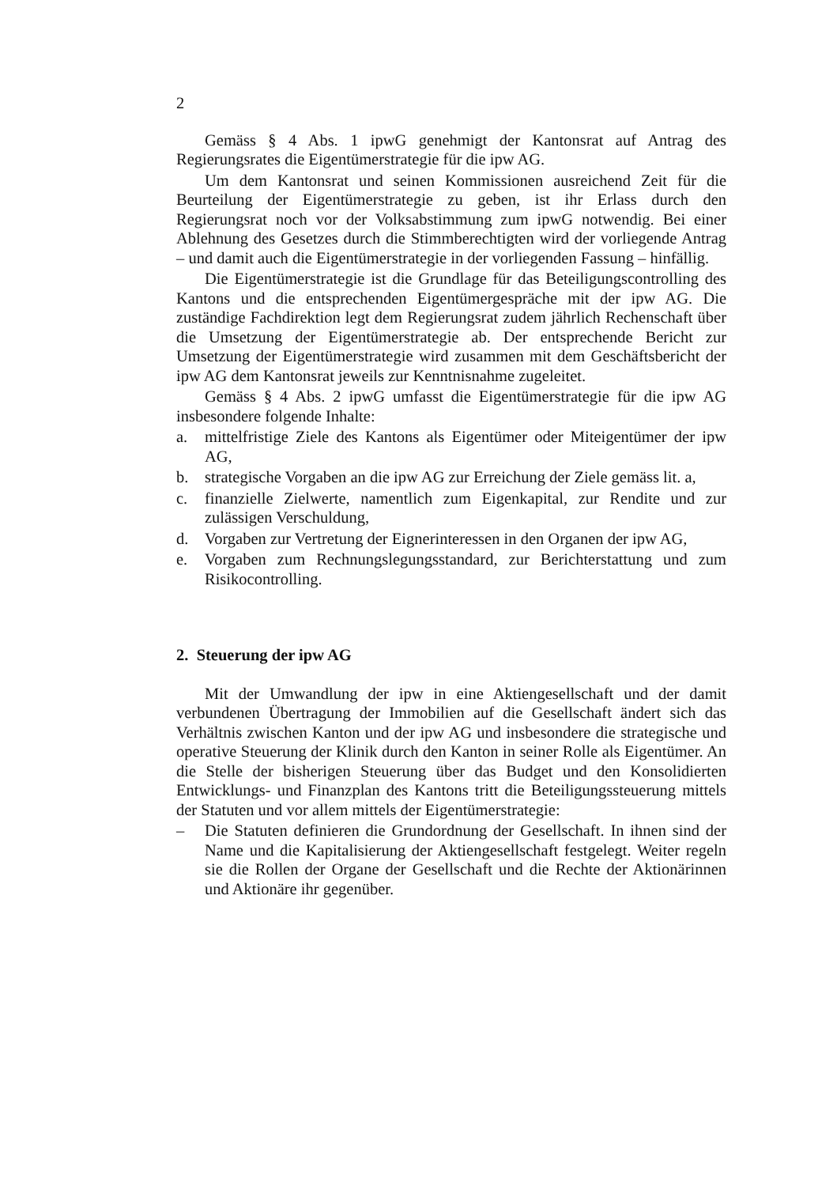2
Gemäss § 4 Abs. 1 ipwG genehmigt der Kantonsrat auf Antrag des Regierungsrates die Eigentümerstrategie für die ipw AG.
Um dem Kantonsrat und seinen Kommissionen ausreichend Zeit für die Beurteilung der Eigentümerstrategie zu geben, ist ihr Erlass durch den Regierungsrat noch vor der Volksabstimmung zum ipwG notwendig. Bei einer Ablehnung des Gesetzes durch die Stimmberechtigten wird der vorliegende Antrag – und damit auch die Eigentümerstrategie in der vorliegenden Fassung – hinfällig.
Die Eigentümerstrategie ist die Grundlage für das Beteiligungscontrolling des Kantons und die entsprechenden Eigentümergespräche mit der ipw AG. Die zuständige Fachdirektion legt dem Regierungsrat zudem jährlich Rechenschaft über die Umsetzung der Eigentümerstrategie ab. Der entsprechende Bericht zur Umsetzung der Eigentümerstrategie wird zusammen mit dem Geschäftsbericht der ipw AG dem Kantonsrat jeweils zur Kenntnisnahme zugeleitet.
Gemäss § 4 Abs. 2 ipwG umfasst die Eigentümerstrategie für die ipw AG insbesondere folgende Inhalte:
a. mittelfristige Ziele des Kantons als Eigentümer oder Miteigentümer der ipw AG,
b. strategische Vorgaben an die ipw AG zur Erreichung der Ziele gemäss lit. a,
c. finanzielle Zielwerte, namentlich zum Eigenkapital, zur Rendite und zur zulässigen Verschuldung,
d. Vorgaben zur Vertretung der Eignerinteressen in den Organen der ipw AG,
e. Vorgaben zum Rechnungslegungsstandard, zur Berichterstattung und zum Risikocontrolling.
2. Steuerung der ipw AG
Mit der Umwandlung der ipw in eine Aktiengesellschaft und der damit verbundenen Übertragung der Immobilien auf die Gesellschaft ändert sich das Verhältnis zwischen Kanton und der ipw AG und insbesondere die strategische und operative Steuerung der Klinik durch den Kanton in seiner Rolle als Eigentümer. An die Stelle der bisherigen Steuerung über das Budget und den Konsolidierten Entwicklungs- und Finanzplan des Kantons tritt die Beteiligungssteuerung mittels der Statuten und vor allem mittels der Eigentümerstrategie:
– Die Statuten definieren die Grundordnung der Gesellschaft. In ihnen sind der Name und die Kapitalisierung der Aktiengesellschaft festgelegt. Weiter regeln sie die Rollen der Organe der Gesellschaft und die Rechte der Aktionärinnen und Aktionäre ihr gegenüber.